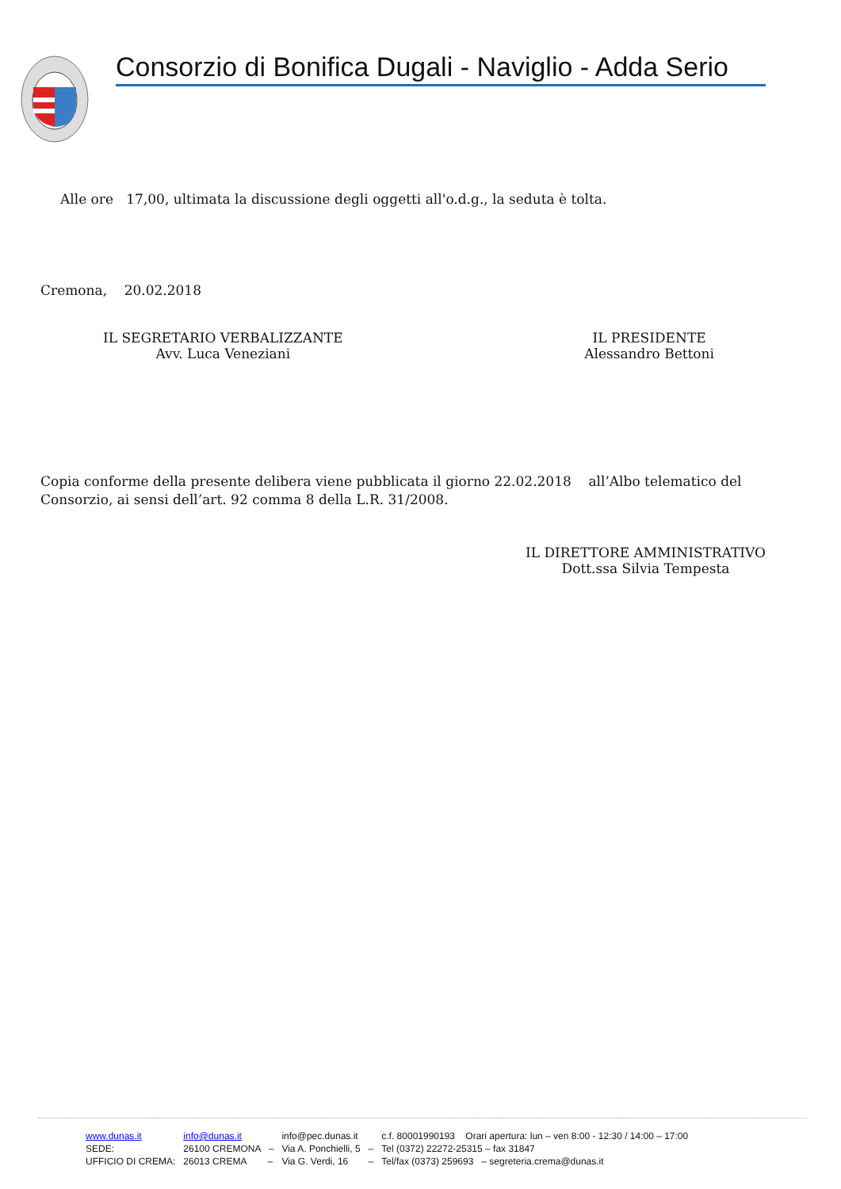Consorzio di Bonifica Dugali - Naviglio - Adda Serio
Alle ore 17,00, ultimata la discussione degli oggetti all'o.d.g., la seduta è tolta.
Cremona, 20.02.2018
IL SEGRETARIO VERBALIZZANTE
Avv. Luca Veneziani
IL PRESIDENTE
Alessandro Bettoni
Copia conforme della presente delibera viene pubblicata il giorno 22.02.2018 all’Albo telematico del Consorzio, ai sensi dell’art. 92 comma 8 della L.R. 31/2008.
IL DIRETTORE AMMINISTRATIVO
Dott.ssa Silvia Tempesta
| www.dunas.it | info@dunas.it | info@pec.dunas.it | | c.f. 80001990193 Orari apertura: lun – ven 8:00 - 12:30 / 14:00 – 17:00 |
| SEDE: | 26100 CREMONA – | Via A. Ponchielli, 5 | – | Tel (0372) 22272-25315 – fax 31847 |
| UFFICIO DI CREMA: | 26013 CREMA – | Via G. Verdi, 16 | – | Tel/fax (0373) 259693 – segreteria.crema@dunas.it |